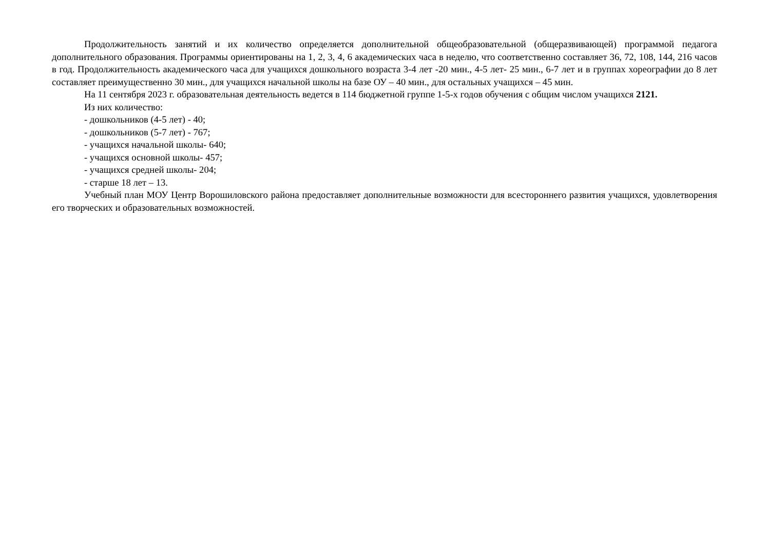Продолжительность занятий и их количество определяется дополнительной общеобразовательной (общеразвивающей) программой педагога дополнительного образования. Программы ориентированы на 1, 2, 3, 4, 6 академических часа в неделю, что соответственно составляет 36, 72, 108, 144, 216 часов в год. Продолжительность академического часа для учащихся дошкольного возраста 3-4 лет -20 мин., 4-5 лет- 25 мин., 6-7 лет и в группах хореографии до 8 лет составляет преимущественно 30 мин., для учащихся начальной школы на базе ОУ – 40 мин., для остальных учащихся – 45 мин.
На 11 сентября 2023 г. образовательная деятельность ведется в 114 бюджетной группе 1-5-х годов обучения с общим числом учащихся 2121.
Из них количество:
- дошкольников (4-5 лет) - 40;
- дошкольников (5-7 лет) - 767;
- учащихся начальной школы- 640;
- учащихся основной школы- 457;
- учащихся средней школы- 204;
- старше 18 лет – 13.
Учебный план МОУ Центр Ворошиловского района предоставляет дополнительные возможности для всестороннего развития учащихся, удовлетворения его творческих и образовательных возможностей.